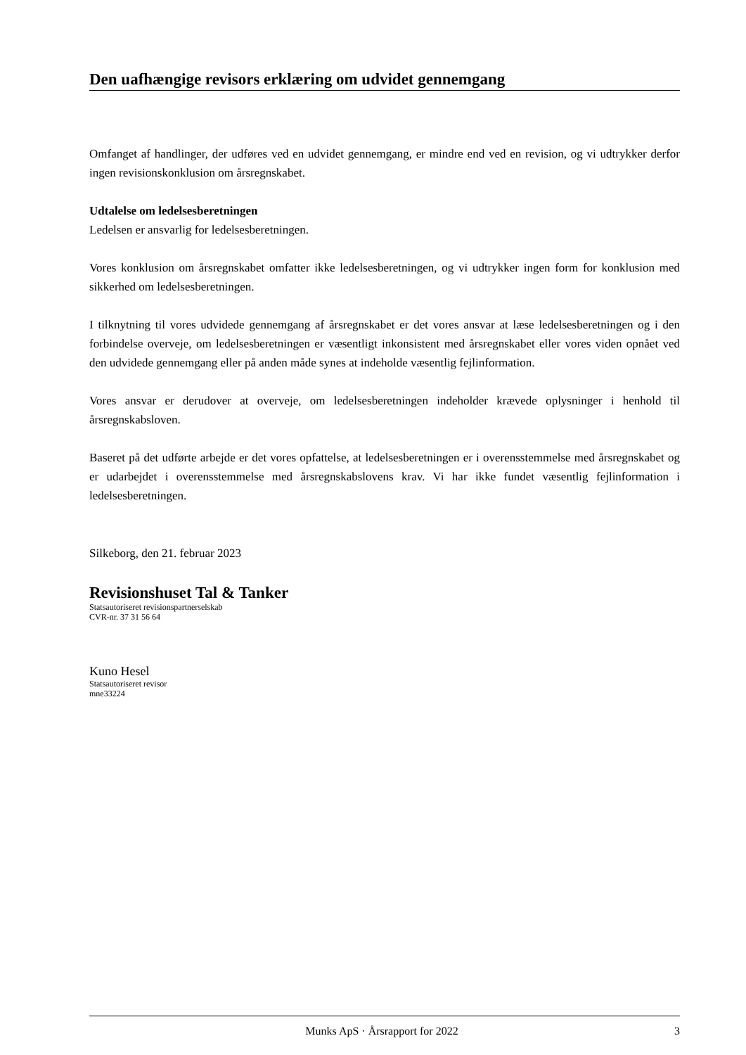Den uafhængige revisors erklæring om udvidet gennemgang
Omfanget af handlinger, der udføres ved en udvidet gennemgang, er mindre end ved en revision, og vi udtrykker derfor ingen revisionskonklusion om årsregnskabet.
Udtalelse om ledelsesberetningen
Ledelsen er ansvarlig for ledelsesberetningen.
Vores konklusion om årsregnskabet omfatter ikke ledelsesberetningen, og vi udtrykker ingen form for konklusion med sikkerhed om ledelsesberetningen.
I tilknytning til vores udvidede gennemgang af årsregnskabet er det vores ansvar at læse ledelsesberetningen og i den forbindelse overveje, om ledelsesberetningen er væsentligt inkonsistent med årsregnskabet eller vores viden opnået ved den udvidede gennemgang eller på anden måde synes at indeholde væsentlig fejlinformation.
Vores ansvar er derudover at overveje, om ledelsesberetningen indeholder krævede oplysninger i henhold til årsregnskabsloven.
Baseret på det udførte arbejde er det vores opfattelse, at ledelsesberetningen er i overensstemmelse med årsregnskabet og er udarbejdet i overensstemmelse med årsregnskabslovens krav. Vi har ikke fundet væsentlig fejlinformation i ledelsesberetningen.
Silkeborg, den 21. februar 2023
Revisionshuset Tal & Tanker
Statsautoriseret revisionspartnerselskab
CVR-nr. 37 31 56 64
Kuno Hesel
Statsautoriseret revisor
mne33224
Munks ApS · Årsrapport for 2022 3